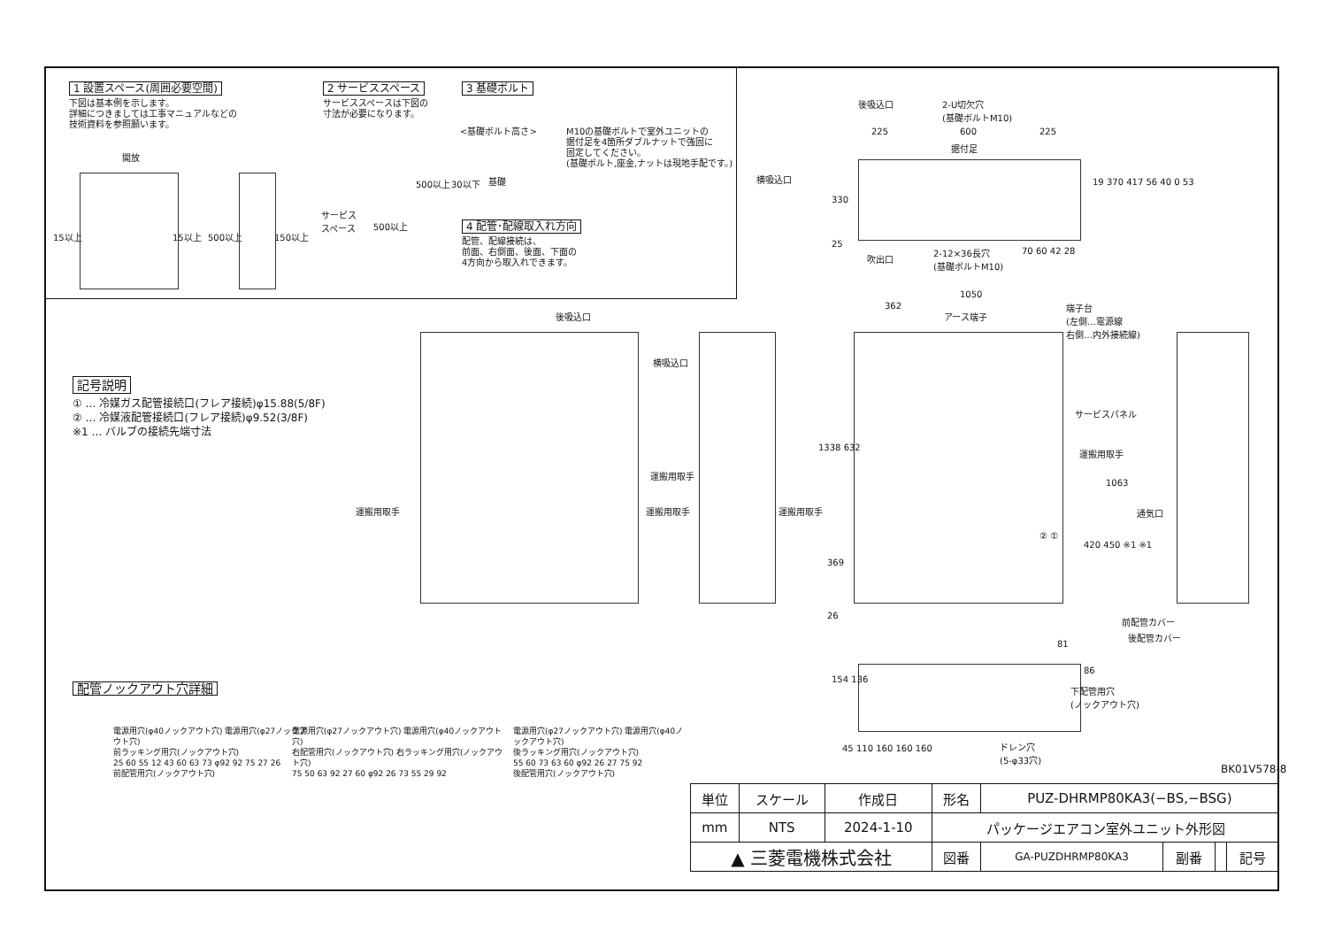1 設置スペース(周囲必要空間)
下図は基本例を示します。
詳細につきましては工事マニュアルなどの
技術資料を参照願います。
15以上 15以上 500以上 150以上
開放
2 サービススペース
サービススペースは下図の
寸法が必要になります。
サービス
スペース
500以上
500以上
3 基礎ボルト
<基礎ボルト高さ>
基礎
30以下
M10の基礎ボルトで室外ユニットの
据付足を4箇所ダブルナットで強固に
固定してください。
(基礎ボルト,座金,ナットは現地手配です。)
4 配管･配線取入れ方向
配管、配線接続は、
前面、右側面、後面、下面の
4方向から取入れできます。
記号説明
① … 冷媒ガス配管接続口(フレア接続)φ15.88(5/8F)
② … 冷媒液配管接続口(フレア接続)φ9.52(3/8F)
※1 … バルブの接続先端寸法
後吸込口
2-U切欠穴
(基礎ボルトM10)
225 600 225
据付足
横吸込口
330
19 370 417 56 40 0 53
25
吹出口
2-12×36長穴
(基礎ボルトM10)
70 60 42 28
1050
362
アース端子
端子台
(左側…電源線
右側…内外接続線)
後吸込口
横吸込口
運搬用取手
運搬用取手
運搬用取手 運搬用取手
サービスパネル
運搬用取手
② ①
1338 632
369
26
1063
420 450 ※1 ※1
通気口
前配管カバー
後配管カバー
81
86
154 136
下配管用穴
(ノックアウト穴)
45 110 160 160 160
ドレン穴
(5-φ33穴)
BK01V578-8
配管ノックアウト穴詳細
電源用穴(φ40ノックアウト穴) 電源用穴(φ27ノックアウト穴)
前ラッキング用穴(ノックアウト穴)
25 60 55 12 43 60 63 73 φ92 92 75 27 26
前配管用穴(ノックアウト穴)
電源用穴(φ27ノックアウト穴) 電源用穴(φ40ノックアウト穴)
右配管用穴(ノックアウト穴) 右ラッキング用穴(ノックアウト穴)
75 50 63 92 27 60 φ92 26 73 55 29 92
電源用穴(φ27ノックアウト穴) 電源用穴(φ40ノックアウト穴)
後ラッキング用穴(ノックアウト穴)
55 60 73 63 60 φ92 26 27 75 92
後配管用穴(ノックアウト穴)
| 単位 | スケール | 作成日 | 形名 | PUZ-DHRMP80KA3(−BS,−BSG) | | | |
| mm | NTS | 2024-1-10 | パッケージエアコン室外ユニット外形図 | | | | |
| ▲ 三菱電機株式会社 | | | 図番 | GA-PUZDHRMP80KA3 | 副番 | | 記号 |